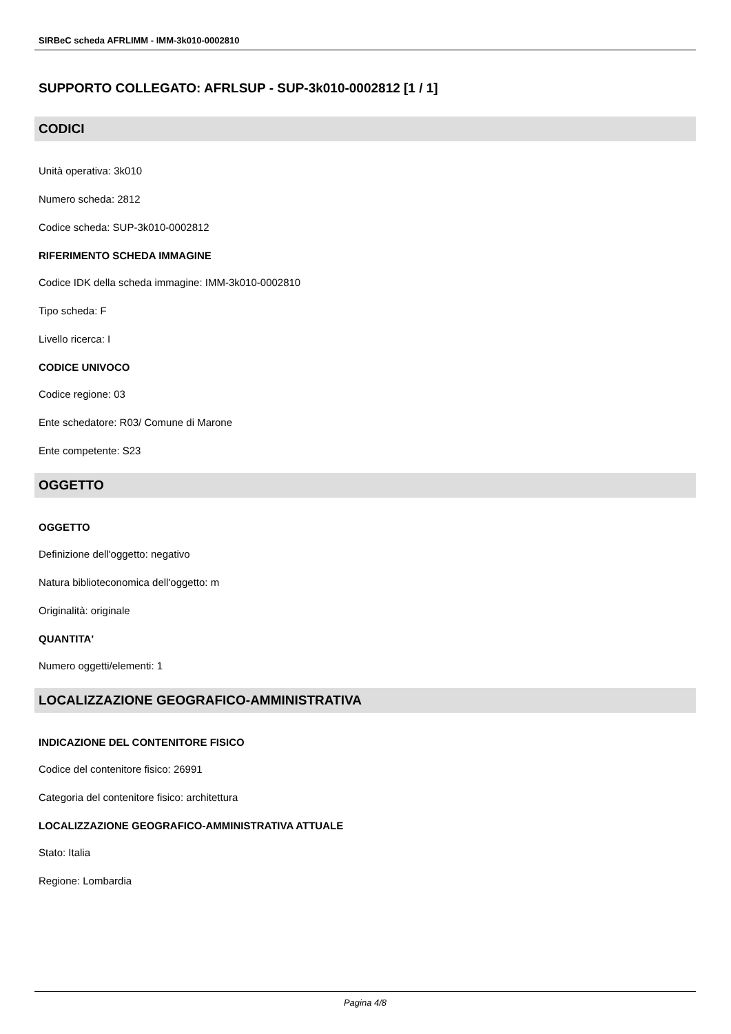SIRBeC scheda AFRLIMM - IMM-3k010-0002810
SUPPORTO COLLEGATO: AFRLSUP - SUP-3k010-0002812 [1 / 1]
CODICI
Unità operativa: 3k010
Numero scheda: 2812
Codice scheda: SUP-3k010-0002812
RIFERIMENTO SCHEDA IMMAGINE
Codice IDK della scheda immagine: IMM-3k010-0002810
Tipo scheda: F
Livello ricerca: I
CODICE UNIVOCO
Codice regione: 03
Ente schedatore: R03/ Comune di Marone
Ente competente: S23
OGGETTO
OGGETTO
Definizione dell'oggetto: negativo
Natura biblioteconomica dell'oggetto: m
Originalità: originale
QUANTITA'
Numero oggetti/elementi: 1
LOCALIZZAZIONE GEOGRAFICO-AMMINISTRATIVA
INDICAZIONE DEL CONTENITORE FISICO
Codice del contenitore fisico: 26991
Categoria del contenitore fisico: architettura
LOCALIZZAZIONE GEOGRAFICO-AMMINISTRATIVA ATTUALE
Stato: Italia
Regione: Lombardia
Pagina 4/8